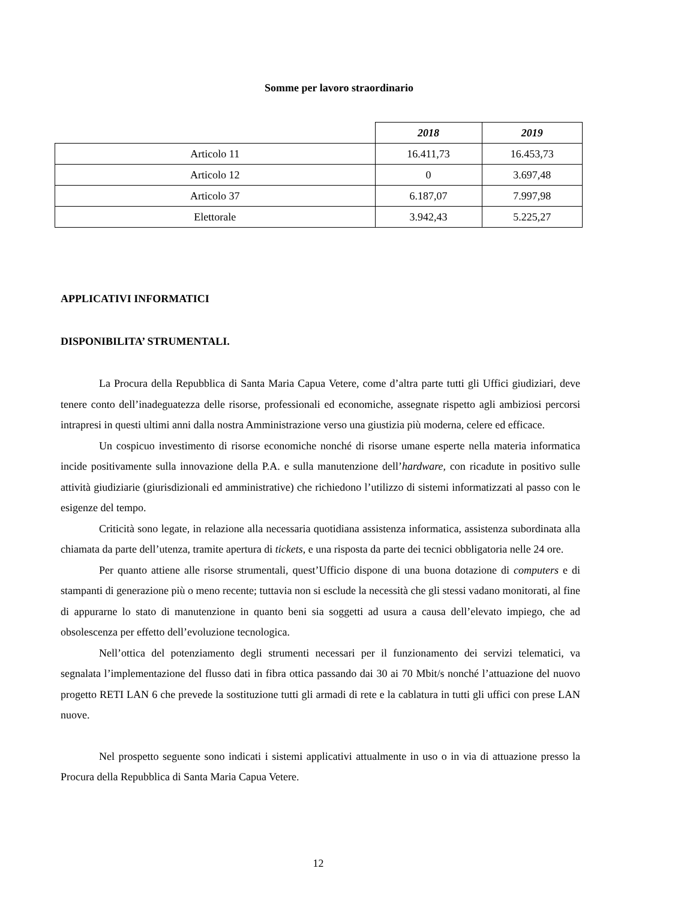Somme per lavoro straordinario
| | 2018 | 2019 |
| Articolo 11 | 16.411,73 | 16.453,73 |
| Articolo 12 | 0 | 3.697,48 |
| Articolo 37 | 6.187,07 | 7.997,98 |
| Elettorale | 3.942,43 | 5.225,27 |
APPLICATIVI INFORMATICI
DISPONIBILITA’ STRUMENTALI.
La Procura della Repubblica di Santa Maria Capua Vetere, come d’altra parte tutti gli Uffici giudiziari, deve tenere conto dell’inadeguatezza delle risorse, professionali ed economiche, assegnate rispetto agli ambiziosi percorsi intrapresi in questi ultimi anni dalla nostra Amministrazione verso una giustizia più moderna, celere ed efficace.
Un cospicuo investimento di risorse economiche nonché di risorse umane esperte nella materia informatica incide positivamente sulla innovazione della P.A. e sulla manutenzione dell’hardware, con ricadute in positivo sulle attività giudiziarie (giurisdizionali ed amministrative) che richiedono l’utilizzo di sistemi informatizzati al passo con le esigenze del tempo.
Criticità sono legate, in relazione alla necessaria quotidiana assistenza informatica, assistenza subordinata alla chiamata da parte dell’utenza, tramite apertura di tickets, e una risposta da parte dei tecnici obbligatoria nelle 24 ore.
Per quanto attiene alle risorse strumentali, quest’Ufficio dispone di una buona dotazione di computers e di stampanti di generazione più o meno recente; tuttavia non si esclude la necessità che gli stessi vadano monitorati, al fine di appurarne lo stato di manutenzione in quanto beni sia soggetti ad usura a causa dell’elevato impiego, che ad obsolescenza per effetto dell’evoluzione tecnologica.
Nell’ottica del potenziamento degli strumenti necessari per il funzionamento dei servizi telematici, va segnalata l’implementazione del flusso dati in fibra ottica passando dai 30 ai 70 Mbit/s nonché l’attuazione del nuovo progetto RETI LAN 6 che prevede la sostituzione tutti gli armadi di rete e la cablatura in tutti gli uffici con prese LAN nuove.
Nel prospetto seguente sono indicati i sistemi applicativi attualmente in uso o in via di attuazione presso la Procura della Repubblica di Santa Maria Capua Vetere.
12